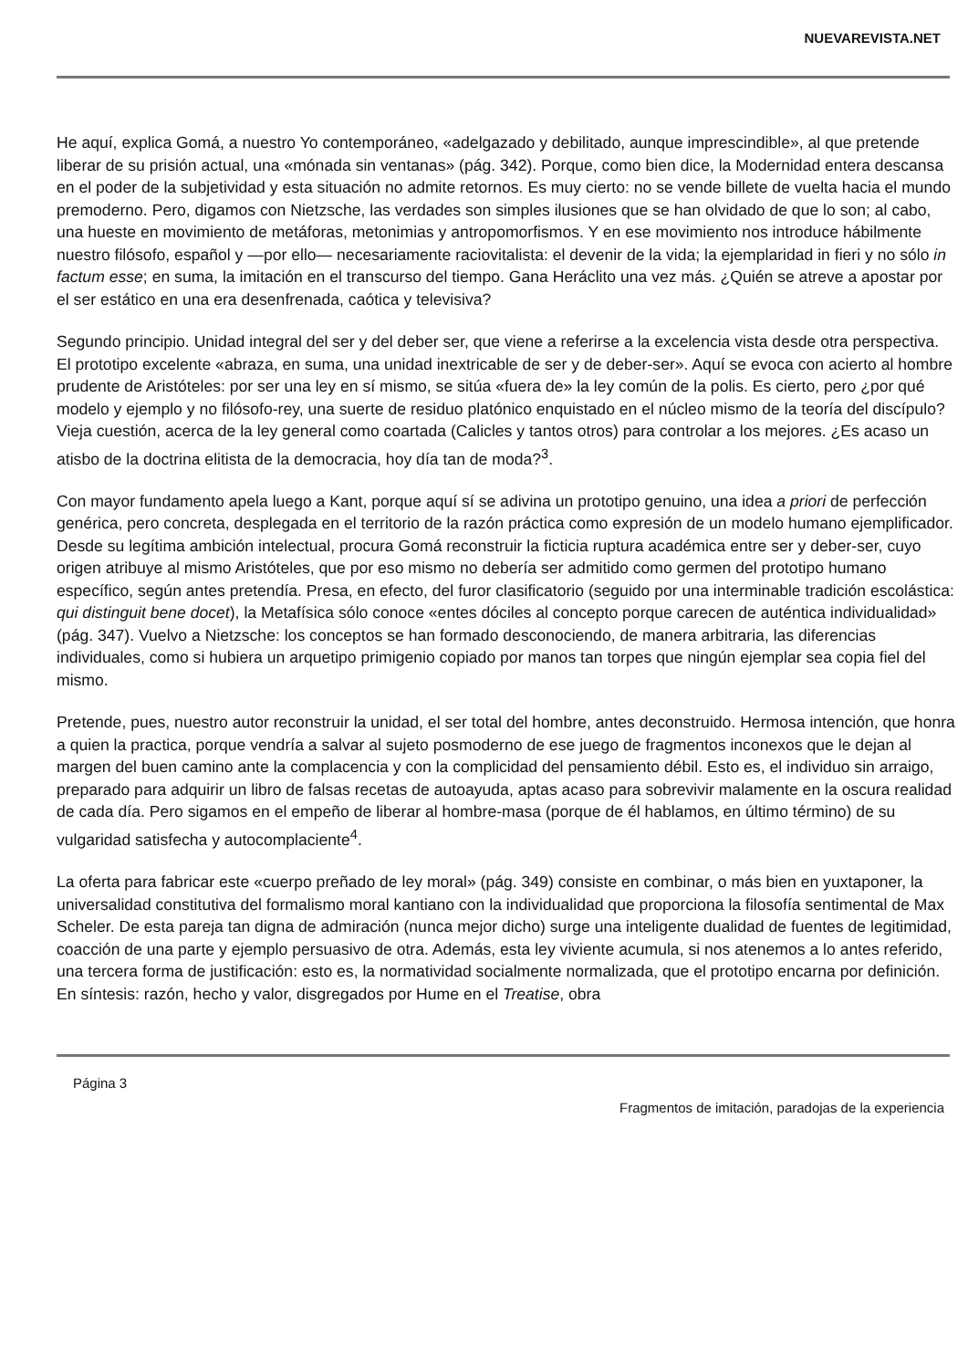NUEVAREVISTA.NET
He aquí, explica Gomá, a nuestro Yo contemporáneo, «adelgazado y debilitado, aunque imprescindible», al que pretende liberar de su prisión actual, una «mónada sin ventanas» (pág. 342). Porque, como bien dice, la Modernidad entera descansa en el poder de la subjetividad y esta situación no admite retornos. Es muy cierto: no se vende billete de vuelta hacia el mundo premoderno. Pero, digamos con Nietzsche, las verdades son simples ilusiones que se han olvidado de que lo son; al cabo, una hueste en movimiento de metáforas, metonimias y antropomorfismos. Y en ese movimiento nos introduce hábilmente nuestro filósofo, español y —por ello— necesariamente raciovitalista: el devenir de la vida; la ejemplaridad in fieri y no sólo in factum esse; en suma, la imitación en el transcurso del tiempo. Gana Heráclito una vez más. ¿Quién se atreve a apostar por el ser estático en una era desenfrenada, caótica y televisiva?
Segundo principio. Unidad integral del ser y del deber ser, que viene a referirse a la excelencia vista desde otra perspectiva. El prototipo excelente «abraza, en suma, una unidad inextricable de ser y de deber-ser». Aquí se evoca con acierto al hombre prudente de Aristóteles: por ser una ley en sí mismo, se sitúa «fuera de» la ley común de la polis. Es cierto, pero ¿por qué modelo y ejemplo y no filósofo-rey, una suerte de residuo platónico enquistado en el núcleo mismo de la teoría del discípulo? Vieja cuestión, acerca de la ley general como coartada (Calicles y tantos otros) para controlar a los mejores. ¿Es acaso un atisbo de la doctrina elitista de la democracia, hoy día tan de moda?<sup>3</sup>.
Con mayor fundamento apela luego a Kant, porque aquí sí se adivina un prototipo genuino, una idea a priori de perfección genérica, pero concreta, desplegada en el territorio de la razón práctica como expresión de un modelo humano ejemplificador. Desde su legítima ambición intelectual, procura Gomá reconstruir la ficticia ruptura académica entre ser y deber-ser, cuyo origen atribuye al mismo Aristóteles, que por eso mismo no debería ser admitido como germen del prototipo humano específico, según antes pretendía. Presa, en efecto, del furor clasificatorio (seguido por una interminable tradición escolástica: qui distinguit bene docet), la Metafísica sólo conoce «entes dóciles al concepto porque carecen de auténtica individualidad» (pág. 347). Vuelvo a Nietzsche: los conceptos se han formado desconociendo, de manera arbitraria, las diferencias individuales, como si hubiera un arquetipo primigenio copiado por manos tan torpes que ningún ejemplar sea copia fiel del mismo.
Pretende, pues, nuestro autor reconstruir la unidad, el ser total del hombre, antes deconstruido. Hermosa intención, que honra a quien la practica, porque vendría a salvar al sujeto posmoderno de ese juego de fragmentos inconexos que le dejan al margen del buen camino ante la complacencia y con la complicidad del pensamiento débil. Esto es, el individuo sin arraigo, preparado para adquirir un libro de falsas recetas de autoayuda, aptas acaso para sobrevivir malamente en la oscura realidad de cada día. Pero sigamos en el empeño de liberar al hombre-masa (porque de él hablamos, en último término) de su vulgaridad satisfecha y autocomplaciente<sup>4</sup>.
La oferta para fabricar este «cuerpo preñado de ley moral» (pág. 349) consiste en combinar, o más bien en yuxtaponer, la universalidad constitutiva del formalismo moral kantiano con la individualidad que proporciona la filosofía sentimental de Max Scheler. De esta pareja tan digna de admiración (nunca mejor dicho) surge una inteligente dualidad de fuentes de legitimidad, coacción de una parte y ejemplo persuasivo de otra. Además, esta ley viviente acumula, si nos atenemos a lo antes referido, una tercera forma de justificación: esto es, la normatividad socialmente normalizada, que el prototipo encarna por definición. En síntesis: razón, hecho y valor, disgregados por Hume en el Treatise, obra
Página 3
Fragmentos de imitación, paradojas de la experiencia